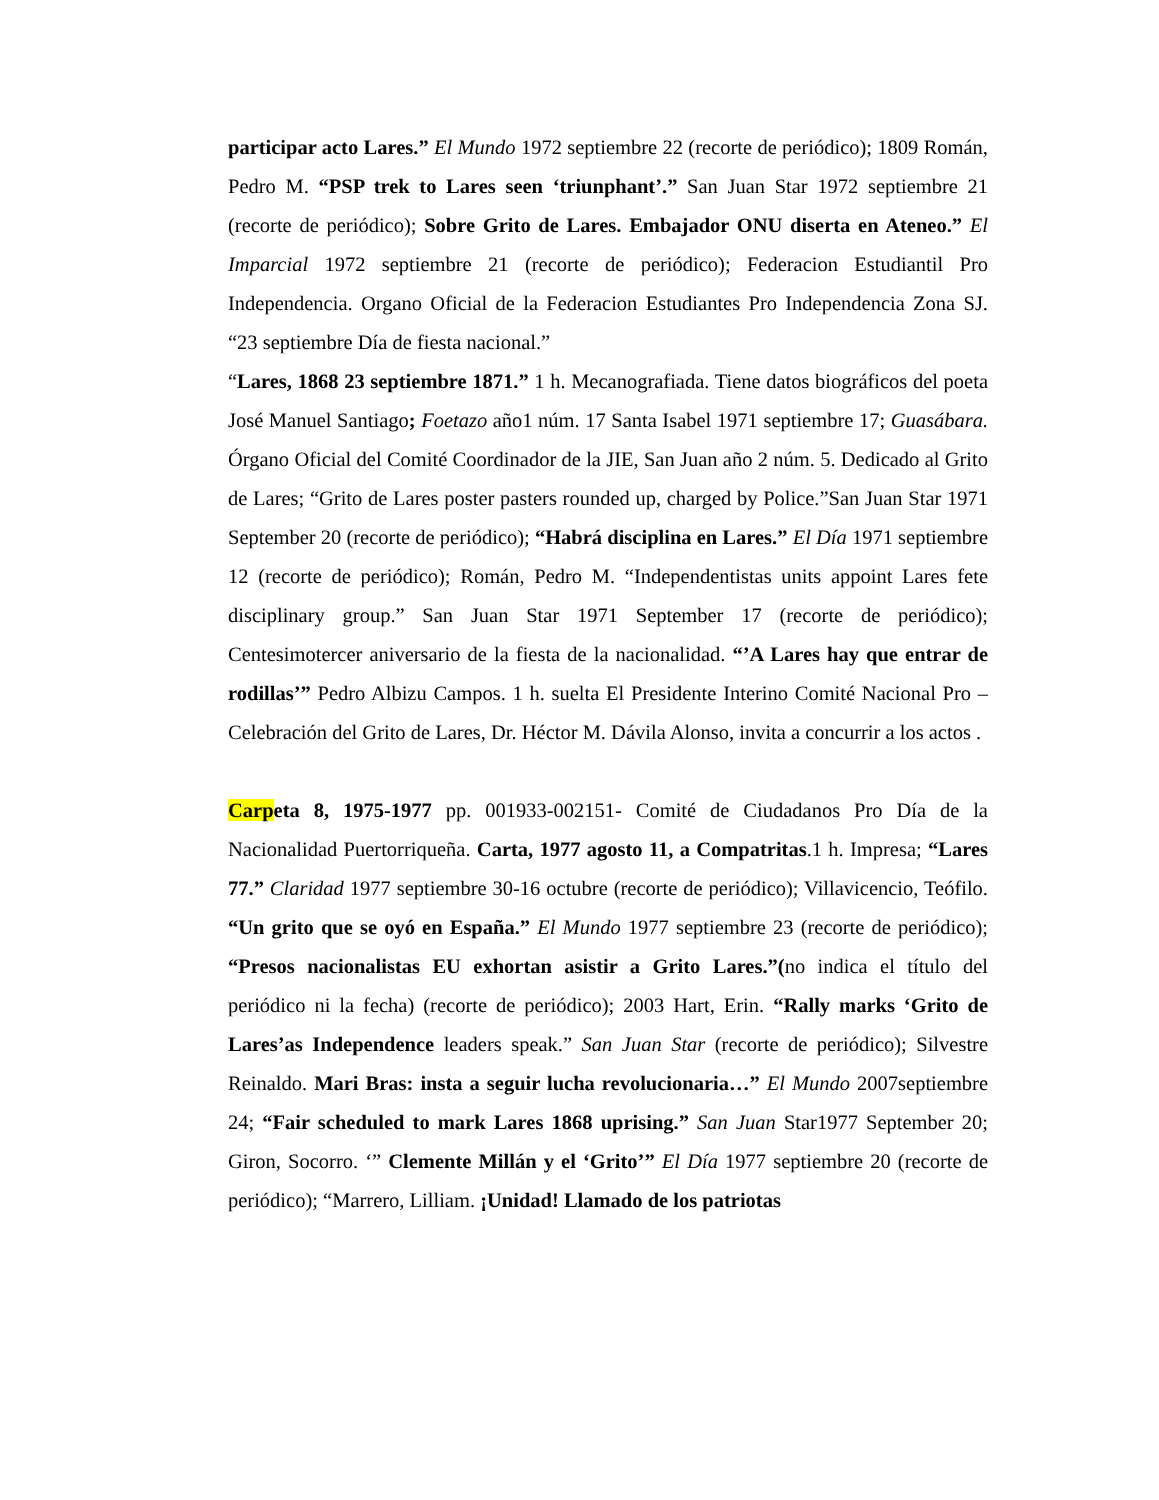participar acto Lares.” El Mundo 1972 septiembre 22 (recorte de periódico); 1809 Román, Pedro M. “PSP trek to Lares seen ‘triunphant’.” San Juan Star 1972 septiembre 21 (recorte de periódico); Sobre Grito de Lares. Embajador ONU diserta en Ateneo.” El Imparcial 1972 septiembre 21 (recorte de periódico); Federacion Estudiantil Pro Independencia. Organo Oficial de la Federacion Estudiantes Pro Independencia Zona SJ. “23 septiembre Día de fiesta nacional.”
“Lares, 1868 23 septiembre 1871.” 1 h. Mecanografiada. Tiene datos biográficos del poeta José Manuel Santiago; Foetazo año1 núm. 17 Santa Isabel 1971 septiembre 17; Guasábara. Órgano Oficial del Comité Coordinador de la JIE, San Juan año 2 núm. 5. Dedicado al Grito de Lares; “Grito de Lares poster pasters rounded up, charged by Police.”San Juan Star 1971 September 20 (recorte de periódico); “Habrá disciplina en Lares.” El Día 1971 septiembre 12 (recorte de periódico); Román, Pedro M. “Independentistas units appoint Lares fete disciplinary group.” San Juan Star 1971 September 17 (recorte de periódico); Centesimotercer aniversario de la fiesta de la nacionalidad. “’A Lares hay que entrar de rodillas’” Pedro Albizu Campos. 1 h. suelta El Presidente Interino Comité Nacional Pro –Celebración del Grito de Lares, Dr. Héctor M. Dávila Alonso, invita a concurrir a los actos .
Carpeta 8, 1975-1977 pp. 001933-002151- Comité de Ciudadanos Pro Día de la Nacionalidad Puertorriqueña. Carta, 1977 agosto 11, a Compatritas.1 h. Impresa; “Lares 77.” Claridad 1977 septiembre 30-16 octubre (recorte de periódico); Villavicencio, Teófilo. “Un grito que se oyó en España.” El Mundo 1977 septiembre 23 (recorte de periódico); “Presos nacionalistas EU exhortan asistir a Grito Lares.”(no indica el título del periódico ni la fecha) (recorte de periódico); 2003 Hart, Erin. “Rally marks ‘Grito de Lares’as Independence leaders speak.” San Juan Star (recorte de periódico); Silvestre Reinaldo. Mari Bras: insta a seguir lucha revolucionaria…” El Mundo 2007septiembre 24; “Fair scheduled to mark Lares 1868 uprising.” San Juan Star1977 September 20; Giron, Socorro. ‘” Clemente Millán y el ‘Grito’” El Día 1977 septiembre 20 (recorte de periódico); “Marrero, Lilliam. ¡Unidad! Llamado de los patriotas